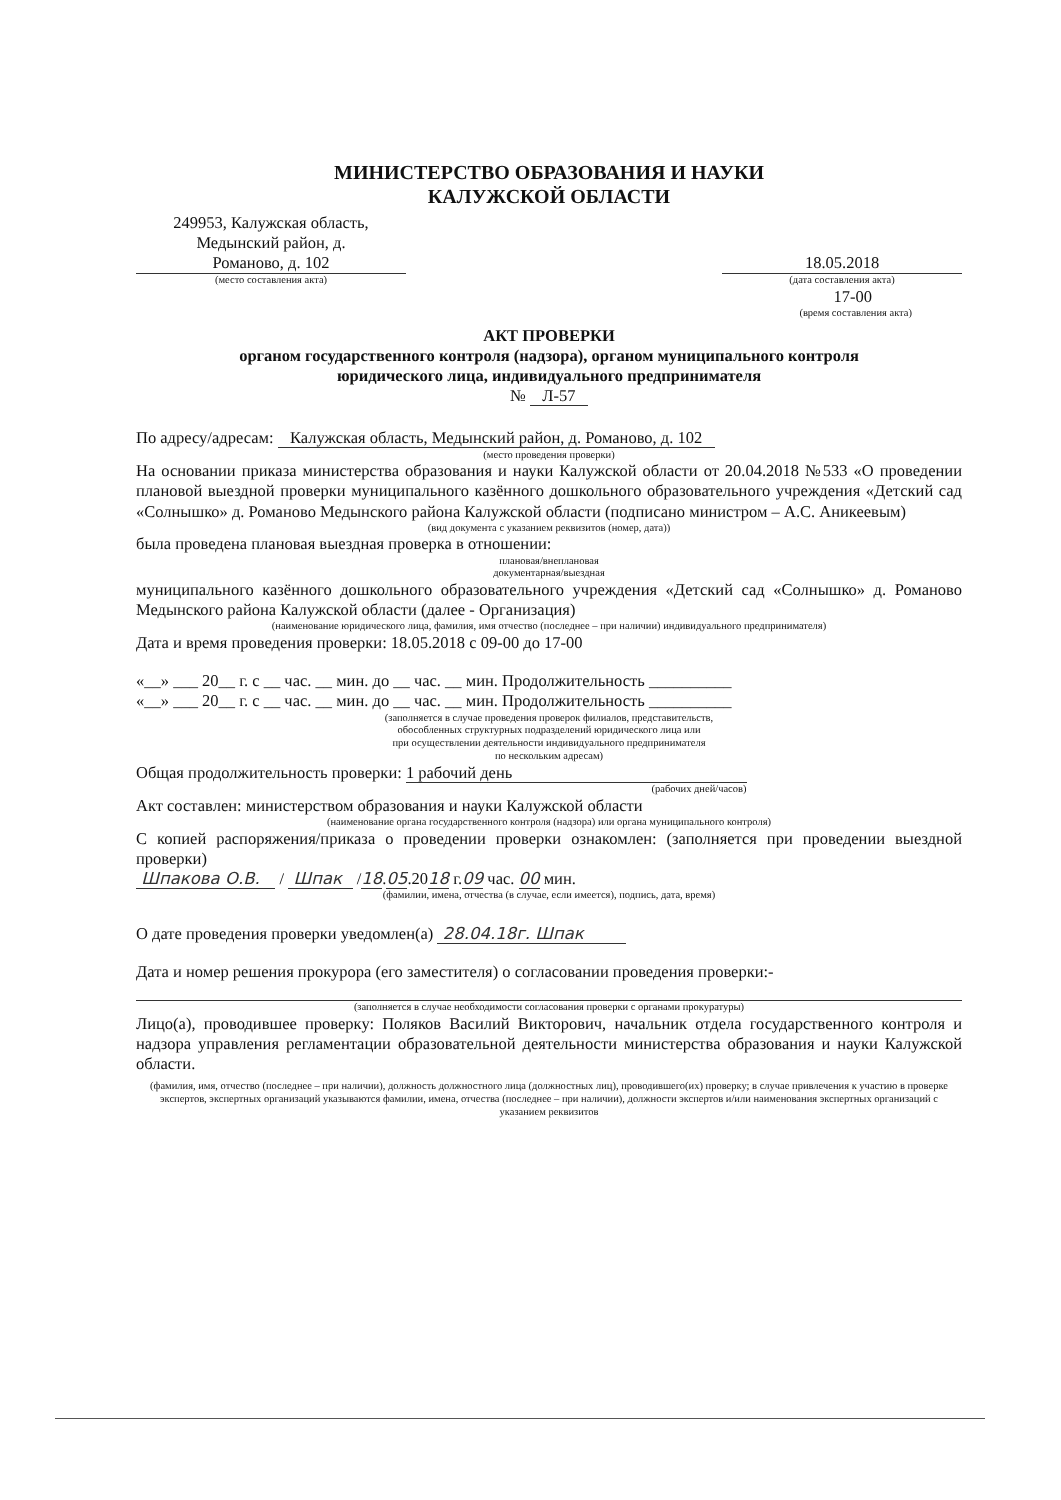МИНИСТЕРСТВО ОБРАЗОВАНИЯ И НАУКИ
КАЛУЖСКОЙ ОБЛАСТИ
249953, Калужская область,
Медынский район, д.
Романово, д. 102
18.05.2018
(место составления акта) (дата составления акта)
17-00
(время составления акта)
АКТ ПРОВЕРКИ
органом государственного контроля (надзора), органом муниципального контроля
юридического лица, индивидуального предпринимателя
№ Л-57
По адресу/адресам: Калужская область, Медынский район, д. Романово, д. 102
(место проведения проверки)
На основании приказа министерства образования и науки Калужской области от 20.04.2018 №533 «О проведении плановой выездной проверки муниципального казённого дошкольного образовательного учреждения «Детский сад «Солнышко» д. Романово Медынского района Калужской области (подписано министром – А.С. Аникеевым)
(вид документа с указанием реквизитов (номер, дата))
была проведена плановая выездная проверка в отношении:
плановая/внеплановая
документарная/выездная
муниципального казённого дошкольного образовательного учреждения «Детский сад «Солнышко» д. Романово Медынского района Калужской области (далее - Организация)
(наименование юридического лица, фамилия, имя отчество (последнее – при наличии) индивидуального предпринимателя)
Дата и время проведения проверки: 18.05.2018 с 09-00 до 17-00
«__» ___ 20__ г. с __ час. __ мин. до __ час. __ мин. Продолжительность __________
«__» ___ 20__ г. с __ час. __ мин. до __ час. __ мин. Продолжительность __________
(заполняется в случае проведения проверок филиалов, представительств,
обособленных структурных подразделений юридического лица или
при осуществлении деятельности индивидуального предпринимателя
по нескольким адресам)
Общая продолжительность проверки: 1 рабочий день
(рабочих дней/часов)
Акт составлен: министерством образования и науки Калужской области
(наименование органа государственного контроля (надзора) или органа муниципального контроля)
С копией распоряжения/приказа о проведении проверки ознакомлен: (заполняется при проведении выездной проверки)
Шпакова О.В. / Шпак /18.05.2018 г.09 час. 00 мин.
(фамилии, имена, отчества (в случае, если имеется), подпись, дата, время)
О дате проведения проверки уведомлен(а) 28.04.18г. Шпак
Дата и номер решения прокурора (его заместителя) о согласовании проведения проверки:-
(заполняется в случае необходимости согласования проверки с органами прокуратуры)
Лицо(а), проводившее проверку: Поляков Василий Викторович, начальник отдела государственного контроля и надзора управления регламентации образовательной деятельности министерства образования и науки Калужской области.
(фамилия, имя, отчество (последнее – при наличии), должность должностного лица (должностных лиц), проводившего(их) проверку; в случае привлечения к участию в проверке экспертов, экспертных организаций указываются фамилии, имена, отчества (последнее – при наличии), должности экспертов и/или наименования экспертных организаций с указанием реквизитов